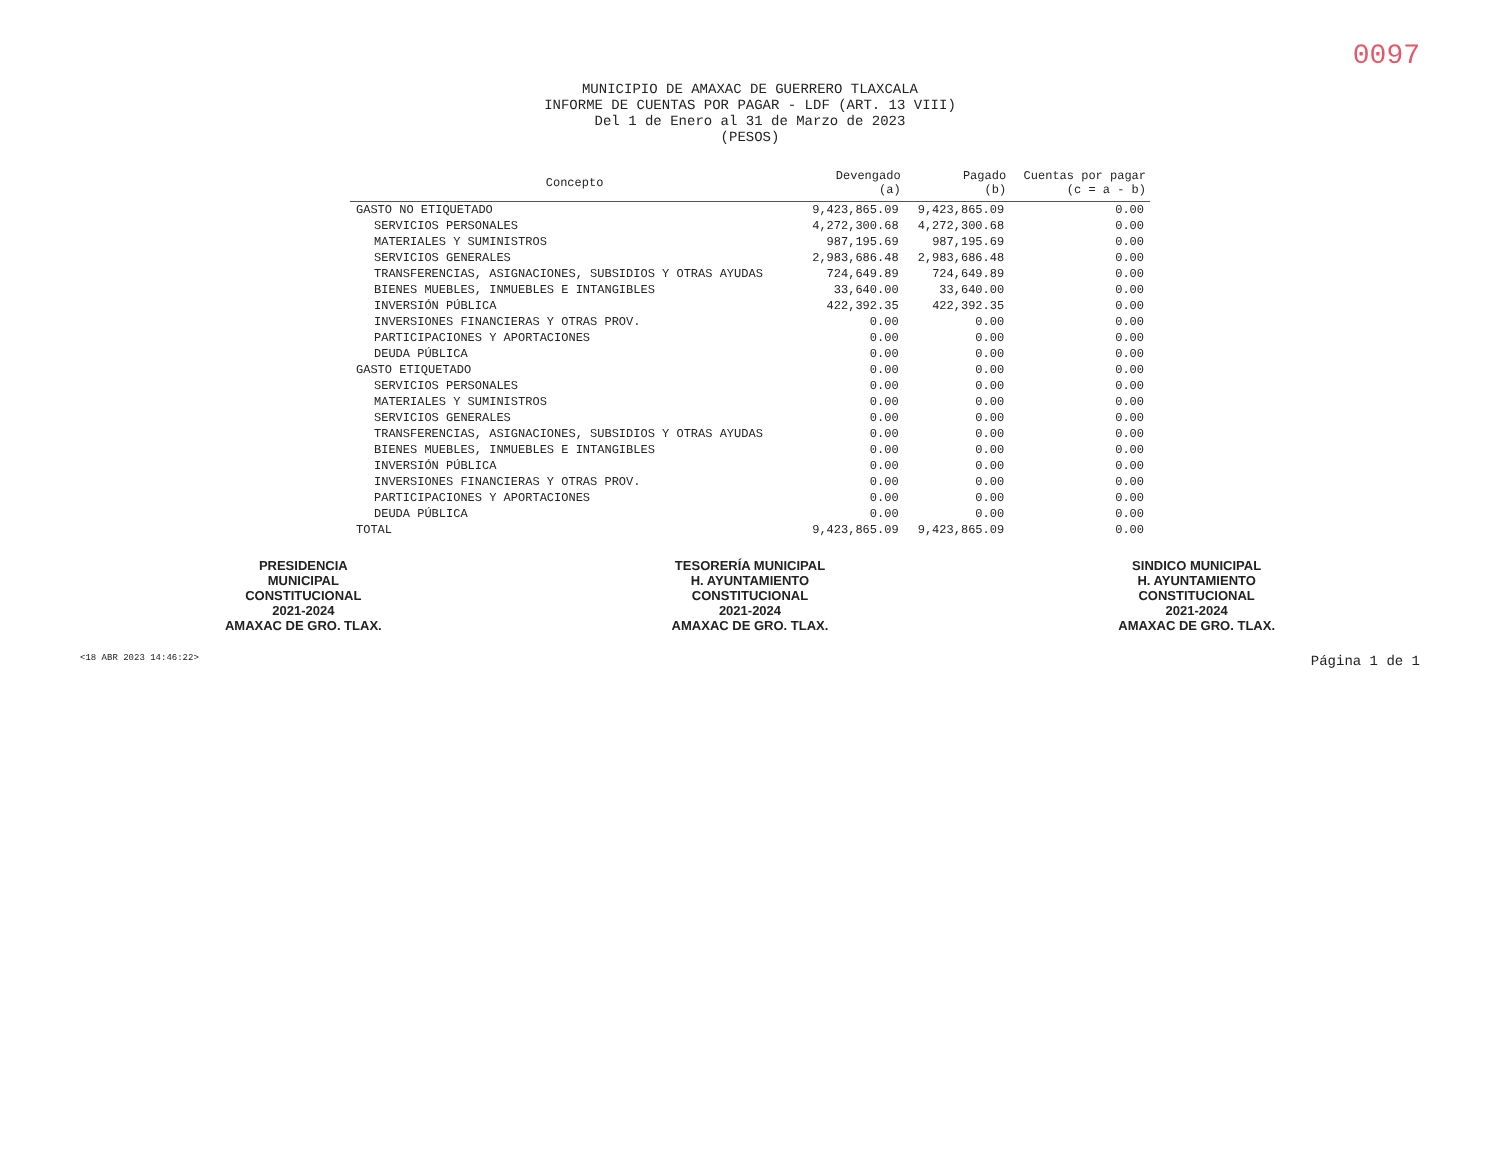0097
MUNICIPIO DE AMAXAC DE GUERRERO TLAXCALA
INFORME DE CUENTAS POR PAGAR - LDF (ART. 13 VIII)
Del 1 de Enero al 31 de Marzo de 2023
(PESOS)
| Concepto | Devengado (a) | Pagado (b) | Cuentas por pagar (c = a - b) |
| --- | --- | --- | --- |
| GASTO NO ETIQUETADO | 9,423,865.09 | 9,423,865.09 | 0.00 |
| SERVICIOS PERSONALES | 4,272,300.68 | 4,272,300.68 | 0.00 |
| MATERIALES Y SUMINISTROS | 987,195.69 | 987,195.69 | 0.00 |
| SERVICIOS GENERALES | 2,983,686.48 | 2,983,686.48 | 0.00 |
| TRANSFERENCIAS, ASIGNACIONES, SUBSIDIOS Y OTRAS AYUDAS | 724,649.89 | 724,649.89 | 0.00 |
| BIENES MUEBLES, INMUEBLES E INTANGIBLES | 33,640.00 | 33,640.00 | 0.00 |
| INVERSIÓN PÚBLICA | 422,392.35 | 422,392.35 | 0.00 |
| INVERSIONES FINANCIERAS Y OTRAS PROV. | 0.00 | 0.00 | 0.00 |
| PARTICIPACIONES Y APORTACIONES | 0.00 | 0.00 | 0.00 |
| DEUDA PÚBLICA | 0.00 | 0.00 | 0.00 |
| GASTO ETIQUETADO | 0.00 | 0.00 | 0.00 |
| SERVICIOS PERSONALES | 0.00 | 0.00 | 0.00 |
| MATERIALES Y SUMINISTROS | 0.00 | 0.00 | 0.00 |
| SERVICIOS GENERALES | 0.00 | 0.00 | 0.00 |
| TRANSFERENCIAS, ASIGNACIONES, SUBSIDIOS Y OTRAS AYUDAS | 0.00 | 0.00 | 0.00 |
| BIENES MUEBLES, INMUEBLES E INTANGIBLES | 0.00 | 0.00 | 0.00 |
| INVERSIÓN PÚBLICA | 0.00 | 0.00 | 0.00 |
| INVERSIONES FINANCIERAS Y OTRAS PROV. | 0.00 | 0.00 | 0.00 |
| PARTICIPACIONES Y APORTACIONES | 0.00 | 0.00 | 0.00 |
| DEUDA PÚBLICA | 0.00 | 0.00 | 0.00 |
| TOTAL | 9,423,865.09 | 9,423,865.09 | 0.00 |
PRESIDENCIA
MUNICIPAL
CONSTITUCIONAL
2021-2024
AMAXAC DE GRO. TLAX.
TESORERÍA MUNICIPAL
H. AYUNTAMIENTO
CONSTITUCIONAL
2021-2024
AMAXAC DE GRO. TLAX.
SINDICO MUNICIPAL
H. AYUNTAMIENTO
CONSTITUCIONAL
2021-2024
AMAXAC DE GRO. TLAX.
<18 ABR 2023 14:46:22> Página 1 de 1